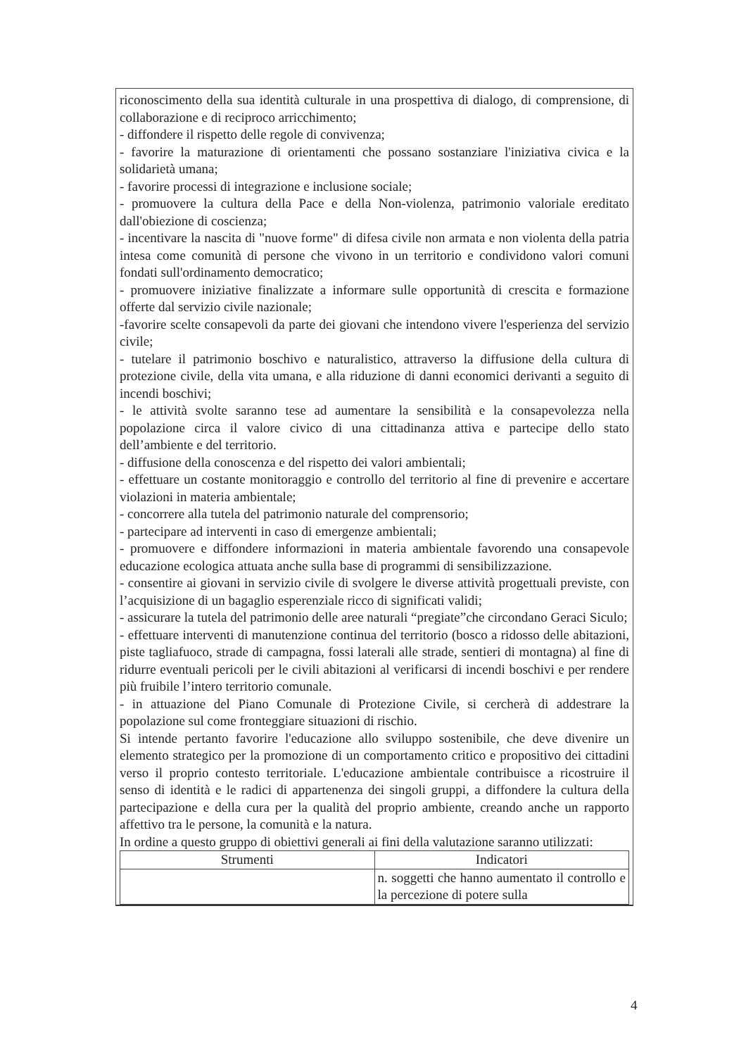riconoscimento della sua identità culturale in una prospettiva di dialogo, di comprensione, di collaborazione e di reciproco arricchimento;
- diffondere il rispetto delle regole di convivenza;
- favorire la maturazione di orientamenti che possano sostanziare l'iniziativa civica e la solidarietà umana;
- favorire processi di integrazione e inclusione sociale;
- promuovere la cultura della Pace e della Non-violenza, patrimonio valoriale ereditato dall'obiezione di coscienza;
- incentivare la nascita di "nuove forme" di difesa civile non armata e non violenta della patria intesa come comunità di persone che vivono in un territorio e condividono valori comuni fondati sull'ordinamento democratico;
- promuovere iniziative finalizzate a informare sulle opportunità di crescita e formazione offerte dal servizio civile nazionale;
-favorire scelte consapevoli da parte dei giovani che intendono vivere l'esperienza del servizio civile;
- tutelare il patrimonio boschivo e naturalistico, attraverso la diffusione della cultura di protezione civile, della vita umana, e alla riduzione di danni economici derivanti a seguito di incendi boschivi;
- le attività svolte saranno tese ad aumentare la sensibilità e la consapevolezza nella popolazione circa il valore civico di una cittadinanza attiva e partecipe dello stato dell’ambiente e del territorio.
- diffusione della conoscenza e del rispetto dei valori ambientali;
- effettuare un costante monitoraggio e controllo del territorio al fine di prevenire e accertare violazioni in materia ambientale;
- concorrere alla tutela del patrimonio naturale del comprensorio;
- partecipare ad interventi in caso di emergenze ambientali;
- promuovere e diffondere informazioni in materia ambientale favorendo una consapevole educazione ecologica attuata anche sulla base di programmi di sensibilizzazione.
- consentire ai giovani in servizio civile di svolgere le diverse attività progettuali previste, con l’acquisizione di un bagaglio esperenziale ricco di significati validi;
- assicurare la tutela del patrimonio delle aree naturali “pregiate”che circondano Geraci Siculo;
- effettuare interventi di manutenzione continua del territorio (bosco a ridosso delle abitazioni, piste tagliafuoco, strade di campagna, fossi laterali alle strade, sentieri di montagna) al fine di ridurre eventuali pericoli per le civili abitazioni al verificarsi di incendi boschivi e per rendere più fruibile l’intero territorio comunale.
- in attuazione del Piano Comunale di Protezione Civile, si cercherà di addestrare la popolazione sul come fronteggiare situazioni di rischio.
Si intende pertanto favorire l'educazione allo sviluppo sostenibile, che deve divenire un elemento strategico per la promozione di un comportamento critico e propositivo dei cittadini verso il proprio contesto territoriale. L'educazione ambientale contribuisce a ricostruire il senso di identità e le radici di appartenenza dei singoli gruppi, a diffondere la cultura della partecipazione e della cura per la qualità del proprio ambiente, creando anche un rapporto affettivo tra le persone, la comunità e la natura.
In ordine a questo gruppo di obiettivi generali ai fini della valutazione saranno utilizzati:
| Strumenti | Indicatori |
| --- | --- |
| | n. soggetti che hanno aumentato il controllo e la percezione di potere sulla |
4